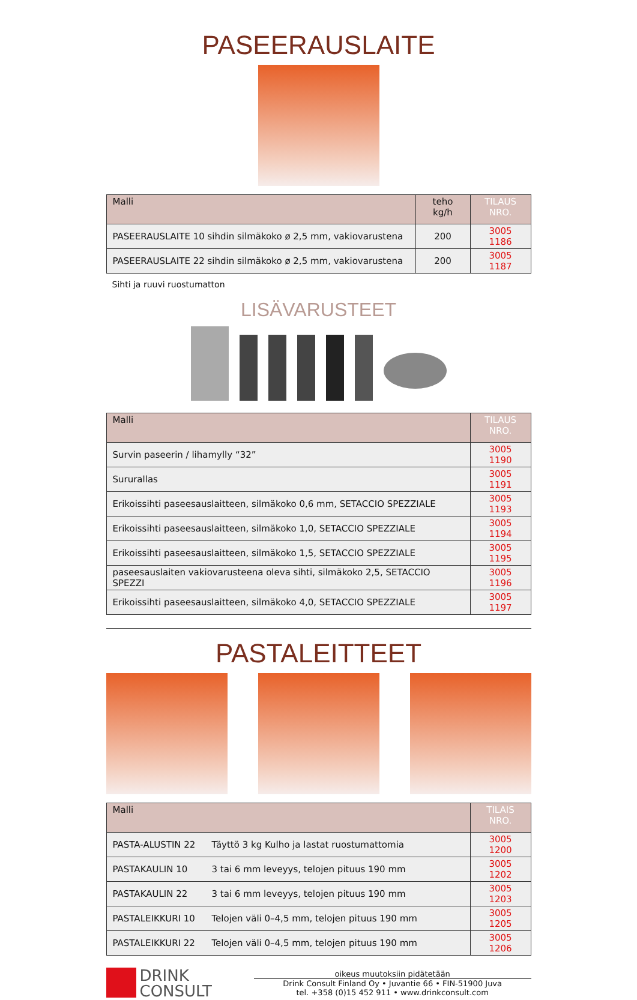PASEERAUSLAITE
| Malli | teho kg/h | TILAUS NRO. |
| --- | --- | --- |
| PASEERAUSLAITE 10 sihdin silmäkoko ø 2,5 mm, vakiovarustena | 200 | 3005 1186 |
| PASEERAUSLAITE 22 sihdin silmäkoko ø 2,5 mm, vakiovarustena | 200 | 3005 1187 |
Sihti ja ruuvi ruostumatton
LISÄVARUSTEET
| Malli | TILAUS NRO. |
| --- | --- |
| Survin paseerin / lihamylly “32” | 3005 1190 |
| Sururallas | 3005 1191 |
| Erikoissihti paseesauslaitteen, silmäkoko 0,6 mm, SETACCIO SPEZZIALE | 3005 1193 |
| Erikoissihti paseesauslaitteen, silmäkoko 1,0, SETACCIO SPEZZIALE | 3005 1194 |
| Erikoissihti paseesauslaitteen, silmäkoko 1,5, SETACCIO SPEZZIALE | 3005 1195 |
| paseesauslaiten vakiovarusteena oleva sihti, silmäkoko 2,5, SETACCIO SPEZZI | 3005 1196 |
| Erikoissihti paseesauslaitteen, silmäkoko 4,0, SETACCIO SPEZZIALE | 3005 1197 |
PASTALEITTEET
| Malli | | TILAIS NRO. |
| --- | --- | --- |
| PASTA-ALUSTIN 22 | Täyttö 3 kg Kulho ja lastat ruostumattomia | 3005 1200 |
| PASTAKAULIN 10 | 3 tai 6 mm leveyys, telojen pituus 190 mm | 3005 1202 |
| PASTAKAULIN 22 | 3 tai 6 mm leveyys, telojen pituus 190 mm | 3005 1203 |
| PASTALEIKKURI 10 | Telojen väli 0–4,5 mm, telojen pituus 190 mm | 3005 1205 |
| PASTALEIKKURI 22 | Telojen väli 0–4,5 mm, telojen pituus 190 mm | 3005 1206 |
DRINK
CONSULT
oikeus muutoksiin pidätetään
Drink Consult Finland Oy • Juvantie 66 • FIN-51900 Juva
tel. +358 (0)15 452 911 • www.drinkconsult.com